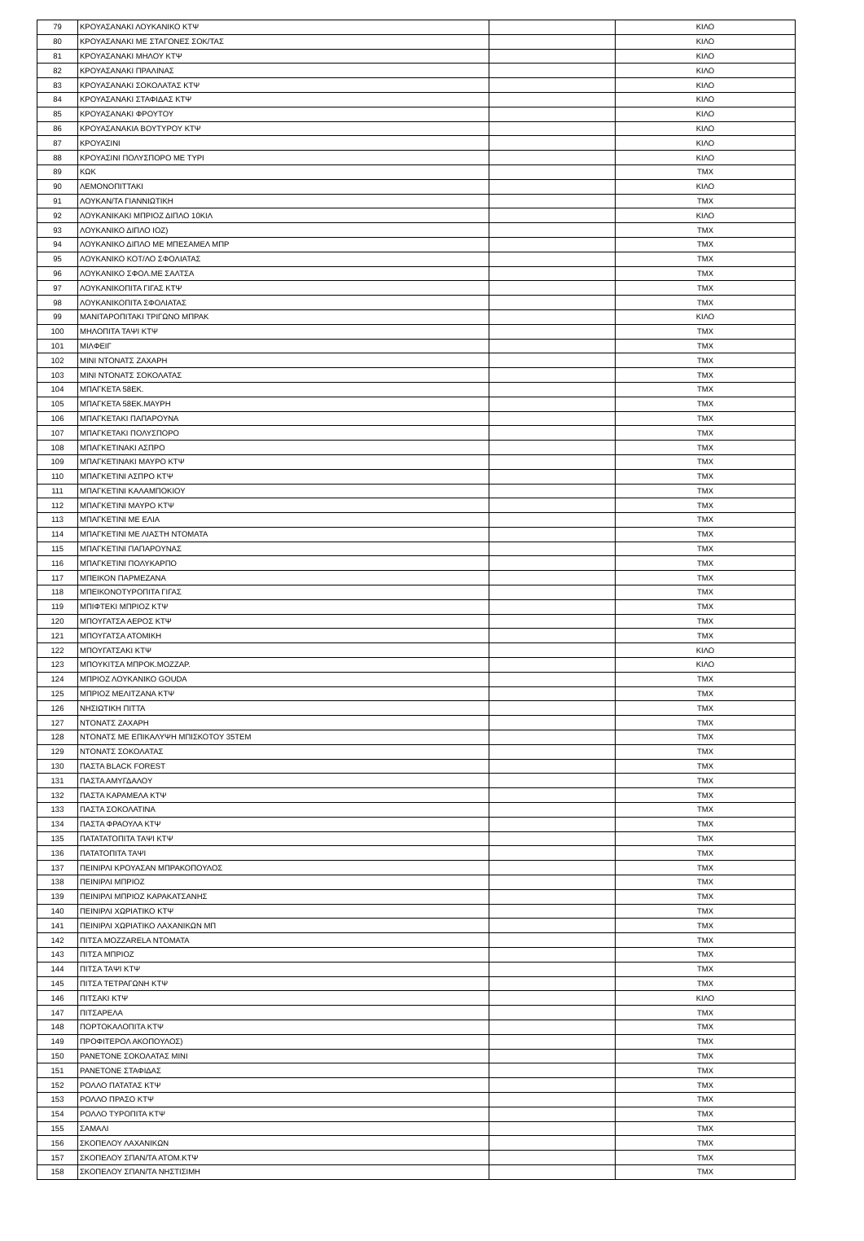| 79 | ΚΡΟΥΑΣΑΝΑΚΙ ΛΟΥΚΑΝΙΚΟ ΚΤΨ | | ΚΙΛΟ |
| 80 | ΚΡΟΥΑΣΑΝΑΚΙ ΜΕ ΣΤΑΓΟΝΕΣ ΣΟΚ/ΤΑΣ | | ΚΙΛΟ |
| 81 | ΚΡΟΥΑΣΑΝΑΚΙ ΜΗΛΟΥ ΚΤΨ | | ΚΙΛΟ |
| 82 | ΚΡΟΥΑΣΑΝΑΚΙ ΠΡΑΛΙΝΑΣ | | ΚΙΛΟ |
| 83 | ΚΡΟΥΑΣΑΝΑΚΙ ΣΟΚΟΛΑΤΑΣ ΚΤΨ | | ΚΙΛΟ |
| 84 | ΚΡΟΥΑΣΑΝΑΚΙ ΣΤΑΦΙΔΑΣ ΚΤΨ | | ΚΙΛΟ |
| 85 | ΚΡΟΥΑΣΑΝΑΚΙ ΦΡΟΥΤΟΥ | | ΚΙΛΟ |
| 86 | ΚΡΟΥΑΣΑΝΑΚΙΑ ΒΟΥΤΥΡΟΥ ΚΤΨ | | ΚΙΛΟ |
| 87 | ΚΡΟΥΑΣΙΝΙ | | ΚΙΛΟ |
| 88 | ΚΡΟΥΑΣΙΝΙ ΠΟΛΥΣΠΟΡΟ ΜΕ ΤΥΡΙ | | ΚΙΛΟ |
| 89 | ΚΩΚ | | ΤΜΧ |
| 90 | ΛΕΜΟΝΟΠΙΤΤΑΚΙ | | ΚΙΛΟ |
| 91 | ΛΟΥΚΑΝ/ΤΑ ΓΙΑΝΝΙΩΤΙΚΗ | | ΤΜΧ |
| 92 | ΛΟΥΚΑΝΙΚΑΚΙ ΜΠΡΙΟΖ ΔΙΠΛΟ 10ΚΙΛ | | ΚΙΛΟ |
| 93 | ΛΟΥΚΑΝΙΚΟ ΔΙΠΛΟ ΙΟΖ) | | ΤΜΧ |
| 94 | ΛΟΥΚΑΝΙΚΟ ΔΙΠΛΟ ΜΕ ΜΠΕΣΑΜΕΛ ΜΠΡ | | ΤΜΧ |
| 95 | ΛΟΥΚΑΝΙΚΟ ΚΟΤ/ΛΟ ΣΦΟΛΙΑΤΑΣ | | ΤΜΧ |
| 96 | ΛΟΥΚΑΝΙΚΟ ΣΦΟΛ.ΜΕ ΣΑΛΤΣΑ | | ΤΜΧ |
| 97 | ΛΟΥΚΑΝΙΚΟΠΙΤΑ ΓΙΓΑΣ ΚΤΨ | | ΤΜΧ |
| 98 | ΛΟΥΚΑΝΙΚΟΠΙΤΑ ΣΦΟΛΙΑΤΑΣ | | ΤΜΧ |
| 99 | ΜΑΝΙΤΑΡΟΠΙΤΑΚΙ ΤΡΙΓΩΝΟ ΜΠΡΑΚ | | ΚΙΛΟ |
| 100 | ΜΗΛΟΠΙΤΑ ΤΑΨΙ ΚΤΨ | | ΤΜΧ |
| 101 | ΜΙΛΦΕΙΓ | | ΤΜΧ |
| 102 | ΜΙΝΙ ΝΤΟΝΑΤΣ ΖΑΧΑΡΗ | | ΤΜΧ |
| 103 | ΜΙΝΙ ΝΤΟΝΑΤΣ ΣΟΚΟΛΑΤΑΣ | | ΤΜΧ |
| 104 | ΜΠΑΓΚΕΤΑ 58ΕΚ. | | ΤΜΧ |
| 105 | ΜΠΑΓΚΕΤΑ 58ΕΚ.ΜΑΥΡΗ | | ΤΜΧ |
| 106 | ΜΠΑΓΚΕΤΑΚΙ ΠΑΠΑΡΟΥΝΑ | | ΤΜΧ |
| 107 | ΜΠΑΓΚΕΤΑΚΙ ΠΟΛΥΣΠΟΡΟ | | ΤΜΧ |
| 108 | ΜΠΑΓΚΕΤΙΝΑΚΙ ΑΣΠΡΟ | | ΤΜΧ |
| 109 | ΜΠΑΓΚΕΤΙΝΑΚΙ ΜΑΥΡΟ ΚΤΨ | | ΤΜΧ |
| 110 | ΜΠΑΓΚΕΤΙΝΙ ΑΣΠΡΟ ΚΤΨ | | ΤΜΧ |
| 111 | ΜΠΑΓΚΕΤΙΝΙ ΚΑΛΑΜΠΟΚΙΟΥ | | ΤΜΧ |
| 112 | ΜΠΑΓΚΕΤΙΝΙ ΜΑΥΡΟ ΚΤΨ | | ΤΜΧ |
| 113 | ΜΠΑΓΚΕΤΙΝΙ ΜΕ ΕΛΙΑ | | ΤΜΧ |
| 114 | ΜΠΑΓΚΕΤΙΝΙ ΜΕ ΛΙΑΣΤΗ ΝΤΟΜΑΤΑ | | ΤΜΧ |
| 115 | ΜΠΑΓΚΕΤΙΝΙ ΠΑΠΑΡΟΥΝΑΣ | | ΤΜΧ |
| 116 | ΜΠΑΓΚΕΤΙΝΙ ΠΟΛΥΚΑΡΠΟ | | ΤΜΧ |
| 117 | ΜΠΕΙΚΟΝ ΠΑΡΜΕΖΑΝΑ | | ΤΜΧ |
| 118 | ΜΠΕΙΚΟΝΟΤΥΡΟΠΙΤΑ ΓΙΓΑΣ | | ΤΜΧ |
| 119 | ΜΠΙΦΤΕΚΙ ΜΠΡΙΟΖ ΚΤΨ | | ΤΜΧ |
| 120 | ΜΠΟΥΓΑΤΣΑ ΑΕΡΟΣ ΚΤΨ | | ΤΜΧ |
| 121 | ΜΠΟΥΓΑΤΣΑ ΑΤΟΜΙΚΗ | | ΤΜΧ |
| 122 | ΜΠΟΥΓΑΤΣΑΚΙ ΚΤΨ | | ΚΙΛΟ |
| 123 | ΜΠΟΥΚΙΤΣΑ ΜΠΡΟΚ.ΜΟΖΖΑΡ. | | ΚΙΛΟ |
| 124 | ΜΠΡΙΟΖ ΛΟΥΚΑΝΙΚΟ GOUDA | | ΤΜΧ |
| 125 | ΜΠΡΙΟΖ ΜΕΛΙΤΖΑΝΑ ΚΤΨ | | ΤΜΧ |
| 126 | ΝΗΣΙΩΤΙΚΗ ΠΙΤΤΑ | | ΤΜΧ |
| 127 | ΝΤΟΝΑΤΣ ΖΑΧΑΡΗ | | ΤΜΧ |
| 128 | ΝΤΟΝΑΤΣ ΜΕ ΕΠΙΚΑΛΥΨΗ ΜΠΙΣΚΟΤΟΥ 35ΤΕΜ | | ΤΜΧ |
| 129 | ΝΤΟΝΑΤΣ ΣΟΚΟΛΑΤΑΣ | | ΤΜΧ |
| 130 | ΠΑΣΤΑ BLACK FOREST | | ΤΜΧ |
| 131 | ΠΑΣΤΑ ΑΜΥΓΔΑΛΟΥ | | ΤΜΧ |
| 132 | ΠΑΣΤΑ ΚΑΡΑΜΕΛΑ ΚΤΨ | | ΤΜΧ |
| 133 | ΠΑΣΤΑ ΣΟΚΟΛΑΤΙΝΑ | | ΤΜΧ |
| 134 | ΠΑΣΤΑ ΦΡΑΟΥΛΑ ΚΤΨ | | ΤΜΧ |
| 135 | ΠΑΤΑΤΑΤΟΠΙΤΑ ΤΑΨΙ ΚΤΨ | | ΤΜΧ |
| 136 | ΠΑΤΑΤΟΠΙΤΑ ΤΑΨΙ | | ΤΜΧ |
| 137 | ΠΕΙΝΙΡΛΙ ΚΡΟΥΑΣΑΝ ΜΠΡΑΚΟΠΟΥΛΟΣ | | ΤΜΧ |
| 138 | ΠΕΙΝΙΡΛΙ ΜΠΡΙΟΖ | | ΤΜΧ |
| 139 | ΠΕΙΝΙΡΛΙ ΜΠΡΙΟΖ ΚΑΡΑΚΑΤΣΑΝΗΣ | | ΤΜΧ |
| 140 | ΠΕΙΝΙΡΛΙ ΧΩΡΙΑΤΙΚΟ ΚΤΨ | | ΤΜΧ |
| 141 | ΠΕΙΝΙΡΛΙ ΧΩΡΙΑΤΙΚΟ ΛΑΧΑΝΙΚΩΝ ΜΠ | | ΤΜΧ |
| 142 | ΠΙΤΣΑ MOZZARELA ΝΤΟΜΑΤΑ | | ΤΜΧ |
| 143 | ΠΙΤΣΑ ΜΠΡΙΟΖ | | ΤΜΧ |
| 144 | ΠΙΤΣΑ ΤΑΨΙ ΚΤΨ | | ΤΜΧ |
| 145 | ΠΙΤΣΑ ΤΕΤΡΑΓΩΝΗ ΚΤΨ | | ΤΜΧ |
| 146 | ΠΙΤΣΑΚΙ ΚΤΨ | | ΚΙΛΟ |
| 147 | ΠΙΤΣΑΡΕΛΑ | | ΤΜΧ |
| 148 | ΠΟΡΤΟΚΑΛΟΠΙΤΑ ΚΤΨ | | ΤΜΧ |
| 149 | ΠΡΟΦΙΤΕΡΟΛ ΑΚΟΠΟΥΛΟΣ) | | ΤΜΧ |
| 150 | ΡΑΝΕΤΟΝΕ ΣΟΚΟΛΑΤΑΣ ΜΙΝΙ | | ΤΜΧ |
| 151 | ΡΑΝΕΤΟΝΕ ΣΤΑΦΙΔΑΣ | | ΤΜΧ |
| 152 | ΡΟΛΛΟ ΠΑΤΑΤΑΣ ΚΤΨ | | ΤΜΧ |
| 153 | ΡΟΛΛΟ ΠΡΑΣΟ ΚΤΨ | | ΤΜΧ |
| 154 | ΡΟΛΛΟ ΤΥΡΟΠΙΤΑ ΚΤΨ | | ΤΜΧ |
| 155 | ΣΑΜΑΛΙ | | ΤΜΧ |
| 156 | ΣΚΟΠΕΛΟΥ ΛΑΧΑΝΙΚΩΝ | | ΤΜΧ |
| 157 | ΣΚΟΠΕΛΟΥ ΣΠΑΝ/ΤΑ ΑΤΟΜ.ΚΤΨ | | ΤΜΧ |
| 158 | ΣΚΟΠΕΛΟΥ ΣΠΑΝ/ΤΑ ΝΗΣΤΙΣΙΜΗ | | ΤΜΧ |